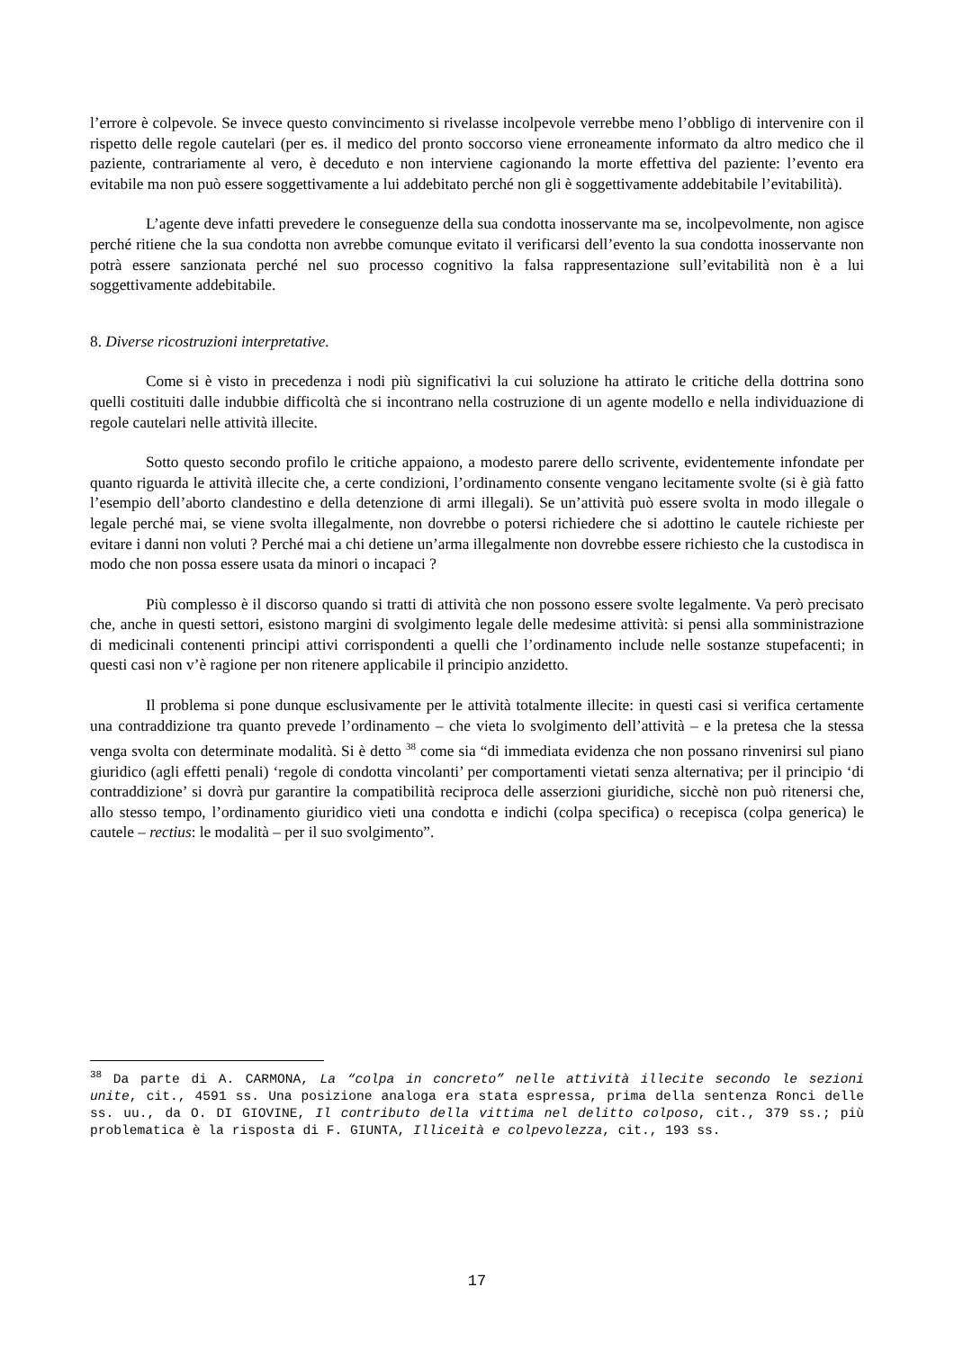l’errore è colpevole. Se invece questo convincimento si rivelasse incolpevole verrebbe meno l’obbligo di intervenire con il rispetto delle regole cautelari (per es. il medico del pronto soccorso viene erroneamente informato da altro medico che il paziente, contrariamente al vero, è deceduto e non interviene cagionando la morte effettiva del paziente: l’evento era evitabile ma non può essere soggettivamente a lui addebitato perché non gli è soggettivamente addebitabile l’evitabilità).
L’agente deve infatti prevedere le conseguenze della sua condotta inosservante ma se, incolpevolmente, non agisce perché ritiene che la sua condotta non avrebbe comunque evitato il verificarsi dell’evento la sua condotta inosservante non potrà essere sanzionata perché nel suo processo cognitivo la falsa rappresentazione sull’evitabilità non è a lui soggettivamente addebitabile.
8. Diverse ricostruzioni interpretative.
Come si è visto in precedenza i nodi più significativi la cui soluzione ha attirato le critiche della dottrina sono quelli costituiti dalle indubbie difficoltà che si incontrano nella costruzione di un agente modello e nella individuazione di regole cautelari nelle attività illecite.
Sotto questo secondo profilo le critiche appaiono, a modesto parere dello scrivente, evidentemente infondate per quanto riguarda le attività illecite che, a certe condizioni, l’ordinamento consente vengano lecitamente svolte (si è già fatto l’esempio dell’aborto clandestino e della detenzione di armi illegali). Se un’attività può essere svolta in modo illegale o legale perché mai, se viene svolta illegalmente, non dovrebbe o potersi richiedere che si adottino le cautele richieste per evitare i danni non voluti ? Perché mai a chi detiene un’arma illegalmente non dovrebbe essere richiesto che la custodisca in modo che non possa essere usata da minori o incapaci ?
Più complesso è il discorso quando si tratti di attività che non possono essere svolte legalmente. Va però precisato che, anche in questi settori, esistono margini di svolgimento legale delle medesime attività: si pensi alla somministrazione di medicinali contenenti principi attivi corrispondenti a quelli che l’ordinamento include nelle sostanze stupefacenti; in questi casi non v’è ragione per non ritenere applicabile il principio anzidetto.
Il problema si pone dunque esclusivamente per le attività totalmente illecite: in questi casi si verifica certamente una contraddizione tra quanto prevede l’ordinamento – che vieta lo svolgimento dell’attività – e la pretesa che la stessa venga svolta con determinate modalità. Si è detto <sup>38</sup> come sia “di immediata evidenza che non possano rinvenirsi sul piano giuridico (agli effetti penali) ‘regole di condotta vincolanti’ per comportamenti vietati senza alternativa; per il principio ‘di contraddizione’ si dovrà pur garantire la compatibilità reciproca delle asserzioni giuridiche, sicchè non può ritenersi che, allo stesso tempo, l’ordinamento giuridico vieti una condotta e indichi (colpa specifica) o recepisca (colpa generica) le cautele – rectius: le modalità – per il suo svolgimento”.
<sup>38</sup> Da parte di A. CARMONA, La “colpa in concreto” nelle attività illecite secondo le sezioni unite, cit., 4591 ss. Una posizione analoga era stata espressa, prima della sentenza Ronci delle ss. uu., da O. DI GIOVINE, Il contributo della vittima nel delitto colposo, cit., 379 ss.; più problematica è la risposta di F. GIUNTA, Illiceità e colpevolezza, cit., 193 ss.
17